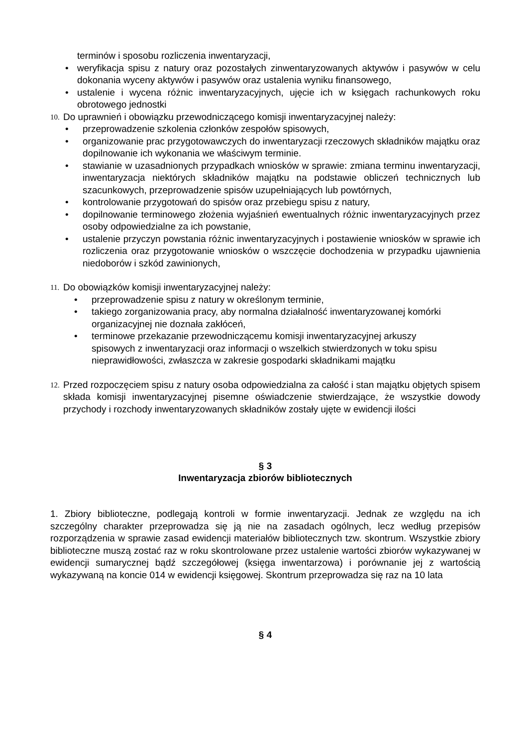terminów i sposobu rozliczenia inwentaryzacji,
• weryfikacja spisu z natury oraz pozostałych zinwentaryzowanych aktywów i pasywów w celu dokonania wyceny aktywów i pasywów oraz ustalenia wyniku finansowego,
• ustalenie i wycena różnic inwentaryzacyjnych, ujęcie ich w księgach rachunkowych roku obrotowego jednostki
10. Do uprawnień i obowiązku przewodniczącego komisji inwentaryzacyjnej należy:
• przeprowadzenie szkolenia członków zespołów spisowych,
• organizowanie prac przygotowawczych do inwentaryzacji rzeczowych składników majątku oraz dopilnowanie ich wykonania we właściwym terminie.
• stawianie w uzasadnionych przypadkach wniosków w sprawie: zmiana terminu inwentaryzacji, inwentaryzacja niektórych składników majątku na podstawie obliczeń technicznych lub szacunkowych, przeprowadzenie spisów uzupełniających lub powtórnych,
• kontrolowanie przygotowań do spisów oraz przebiegu spisu z natury,
• dopilnowanie terminowego złożenia wyjaśnień ewentualnych różnic inwentaryzacyjnych przez osoby odpowiedzialne za ich powstanie,
• ustalenie przyczyn powstania różnic inwentaryzacyjnych i postawienie wniosków w sprawie ich rozliczenia oraz przygotowanie wniosków o wszczęcie dochodzenia w przypadku ujawnienia niedoborów i szkód zawinionych,
11. Do obowiązków komisji inwentaryzacyjnej należy:
• przeprowadzenie spisu z natury w określonym terminie,
• takiego zorganizowania pracy, aby normalna działalność inwentaryzowanej komórki organizacyjnej nie doznała zakłóceń,
• terminowe przekazanie przewodniczącemu komisji inwentaryzacyjnej arkuszy spisowych z inwentaryzacji oraz informacji o wszelkich stwierdzonych w toku spisu nieprawidłowości, zwłaszcza w zakresie gospodarki składnikami majątku
12. Przed rozpoczęciem spisu z natury osoba odpowiedzialna za całość i stan majątku objętych spisem składa komisji inwentaryzacyjnej pisemne oświadczenie stwierdzające, że wszystkie dowody przychody i rozchody inwentaryzowanych składników zostały ujęte w ewidencji ilości
§ 3
Inwentaryzacja zbiorów bibliotecznych
1. Zbiory biblioteczne, podlegają kontroli w formie inwentaryzacji. Jednak ze względu na ich szczególny charakter przeprowadza się ją nie na zasadach ogólnych, lecz według przepisów rozporządzenia w sprawie zasad ewidencji materiałów bibliotecznych tzw. skontrum. Wszystkie zbiory biblioteczne muszą zostać raz w roku skontrolowane przez ustalenie wartości zbiorów wykazywanej w ewidencji sumarycznej bądź szczegółowej (księga inwentarzowa) i porównanie jej z wartością wykazywaną na koncie 014 w ewidencji księgowej. Skontrum przeprowadza się raz na 10 lata
§ 4